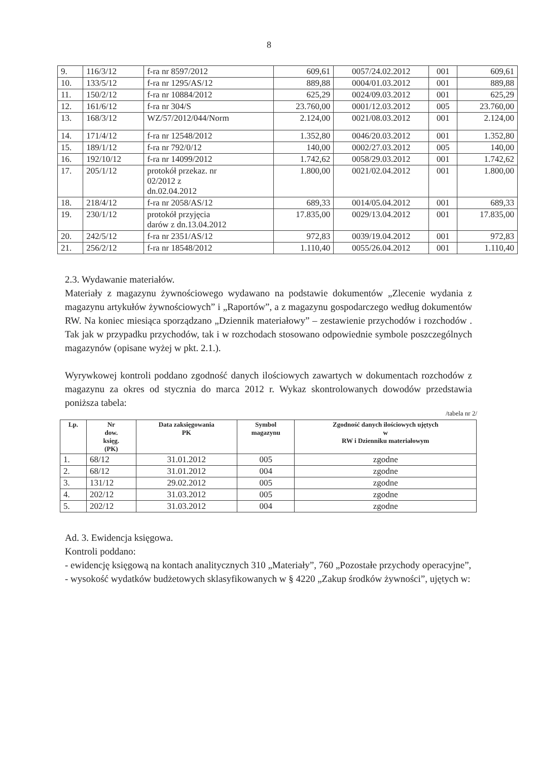8
| 9. | 116/3/12 | f-ra nr 8597/2012 | 609,61 | 0057/24.02.2012 | 001 | 609,61 |
| 10. | 133/5/12 | f-ra nr 1295/AS/12 | 889,88 | 0004/01.03.2012 | 001 | 889,88 |
| 11. | 150/2/12 | f-ra nr 10884/2012 | 625,29 | 0024/09.03.2012 | 001 | 625,29 |
| 12. | 161/6/12 | f-ra nr 304/S | 23.760,00 | 0001/12.03.2012 | 005 | 23.760,00 |
| 13. | 168/3/12 | WZ/57/2012/044/Norm | 2.124,00 | 0021/08.03.2012 | 001 | 2.124,00 |
| 14. | 171/4/12 | f-ra nr 12548/2012 | 1.352,80 | 0046/20.03.2012 | 001 | 1.352,80 |
| 15. | 189/1/12 | f-ra nr 792/0/12 | 140,00 | 0002/27.03.2012 | 005 | 140,00 |
| 16. | 192/10/12 | f-ra nr 14099/2012 | 1.742,62 | 0058/29.03.2012 | 001 | 1.742,62 |
| 17. | 205/1/12 | protokół przekaz. nr 02/2012 z dn.02.04.2012 | 1.800,00 | 0021/02.04.2012 | 001 | 1.800,00 |
| 18. | 218/4/12 | f-ra nr 2058/AS/12 | 689,33 | 0014/05.04.2012 | 001 | 689,33 |
| 19. | 230/1/12 | protokół przyjęcia darów z dn.13.04.2012 | 17.835,00 | 0029/13.04.2012 | 001 | 17.835,00 |
| 20. | 242/5/12 | f-ra nr 2351/AS/12 | 972,83 | 0039/19.04.2012 | 001 | 972,83 |
| 21. | 256/2/12 | f-ra nr 18548/2012 | 1.110,40 | 0055/26.04.2012 | 001 | 1.110,40 |
2.3. Wydawanie materiałów.
Materiały z magazynu żywnościowego wydawano na podstawie dokumentów „Zlecenie wydania z magazynu artykułów żywnościowych” i „Raportów”, a z magazynu gospodarczego według dokumentów RW. Na koniec miesiąca sporządzano „Dziennik materiałowy” – zestawienie przychodów i rozchodów . Tak jak w przypadku przychodów, tak i w rozchodach stosowano odpowiednie symbole poszczególnych magazynów (opisane wyżej w pkt. 2.1.).
Wyrywkowej kontroli poddano zgodność danych ilościowych zawartych w dokumentach rozchodów z magazynu za okres od stycznia do marca 2012 r. Wykaz skontrolowanych dowodów przedstawia poniższa tabela:
/tabela nr 2/
| Lp. | Nr dow. księg. (PK) | Data zaksięgowania PK | Symbol magazynu | Zgodność danych ilościowych ujętych w RW i Dzienniku materiałowym |
| --- | --- | --- | --- | --- |
| 1. | 68/12 | 31.01.2012 | 005 | zgodne |
| 2. | 68/12 | 31.01.2012 | 004 | zgodne |
| 3. | 131/12 | 29.02.2012 | 005 | zgodne |
| 4. | 202/12 | 31.03.2012 | 005 | zgodne |
| 5. | 202/12 | 31.03.2012 | 004 | zgodne |
Ad. 3. Ewidencja księgowa.
Kontroli poddano:
- ewidencję księgową na kontach analitycznych 310 „Materiały”, 760 „Pozostałe przychody operacyjne”,
- wysokość wydatków budżetowych sklasyfikowanych w § 4220 „Zakup środków żywności”, ujętych w: